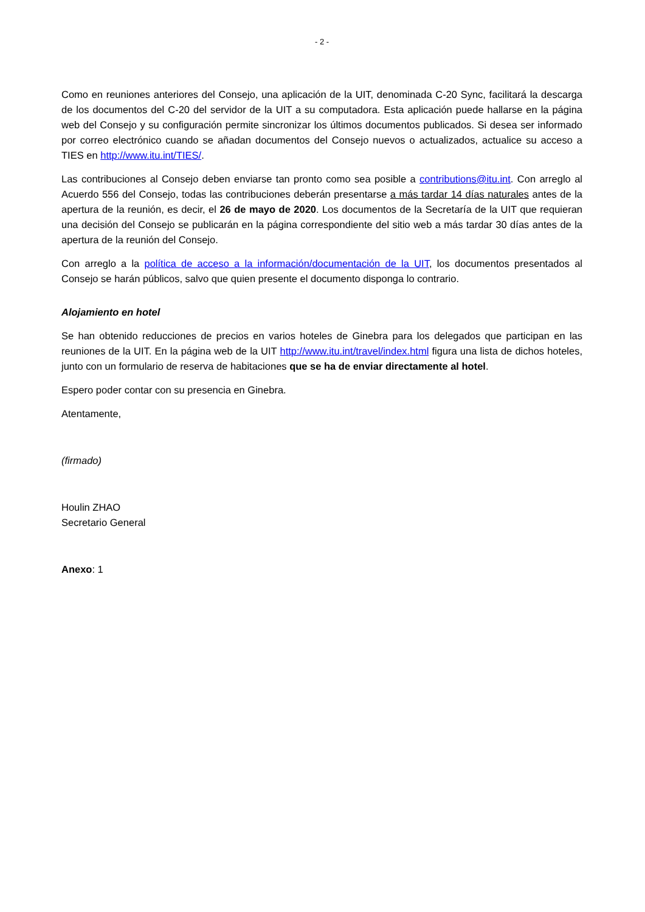- 2 -
Como en reuniones anteriores del Consejo, una aplicación de la UIT, denominada C-20 Sync, facilitará la descarga de los documentos del C-20 del servidor de la UIT a su computadora. Esta aplicación puede hallarse en la página web del Consejo y su configuración permite sincronizar los últimos documentos publicados. Si desea ser informado por correo electrónico cuando se añadan documentos del Consejo nuevos o actualizados, actualice su acceso a TIES en http://www.itu.int/TIES/.
Las contribuciones al Consejo deben enviarse tan pronto como sea posible a contributions@itu.int. Con arreglo al Acuerdo 556 del Consejo, todas las contribuciones deberán presentarse a más tardar 14 días naturales antes de la apertura de la reunión, es decir, el 26 de mayo de 2020. Los documentos de la Secretaría de la UIT que requieran una decisión del Consejo se publicarán en la página correspondiente del sitio web a más tardar 30 días antes de la apertura de la reunión del Consejo.
Con arreglo a la política de acceso a la información/documentación de la UIT, los documentos presentados al Consejo se harán públicos, salvo que quien presente el documento disponga lo contrario.
Alojamiento en hotel
Se han obtenido reducciones de precios en varios hoteles de Ginebra para los delegados que participan en las reuniones de la UIT. En la página web de la UIT http://www.itu.int/travel/index.html figura una lista de dichos hoteles, junto con un formulario de reserva de habitaciones que se ha de enviar directamente al hotel.
Espero poder contar con su presencia en Ginebra.
Atentamente,
(firmado)
Houlin ZHAO
Secretario General
Anexo: 1